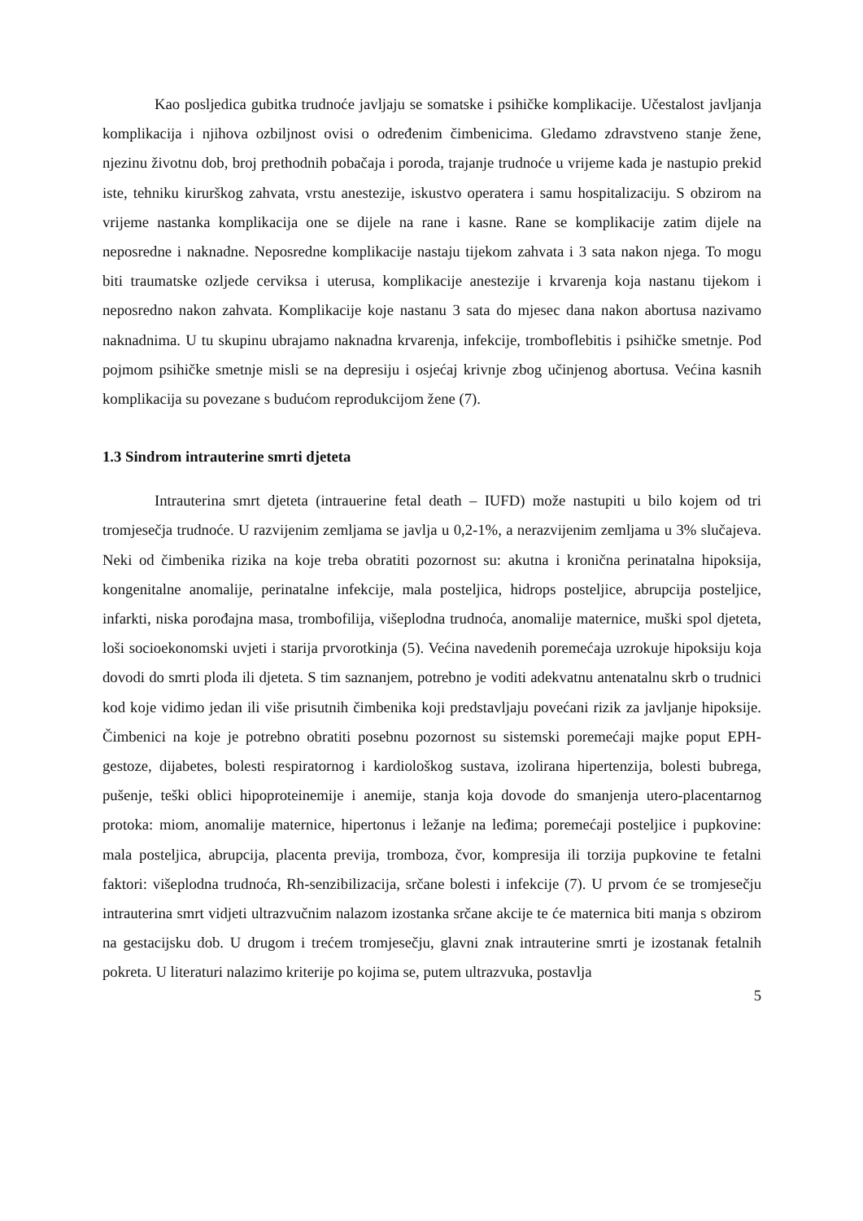Kao posljedica gubitka trudnoće javljaju se somatske i psihičke komplikacije. Učestalost javljanja komplikacija i njihova ozbiljnost ovisi o određenim čimbenicima. Gledamo zdravstveno stanje žene, njezinu životnu dob, broj prethodnih pobačaja i poroda, trajanje trudnoće u vrijeme kada je nastupio prekid iste, tehniku kirurškog zahvata, vrstu anestezije, iskustvo operatera i samu hospitalizaciju. S obzirom na vrijeme nastanka komplikacija one se dijele na rane i kasne. Rane se komplikacije zatim dijele na neposredne i naknadne. Neposredne komplikacije nastaju tijekom zahvata i 3 sata nakon njega. To mogu biti traumatske ozljede cerviksa i uterusa, komplikacije anestezije i krvarenja koja nastanu tijekom i neposredno nakon zahvata. Komplikacije koje nastanu 3 sata do mjesec dana nakon abortusa nazivamo naknadnima. U tu skupinu ubrajamo naknadna krvarenja, infekcije, tromboflebitis i psihičke smetnje. Pod pojmom psihičke smetnje misli se na depresiju i osjećaj krivnje zbog učinjenog abortusa. Većina kasnih komplikacija su povezane s budućom reprodukcijom žene (7).
1.3 Sindrom intrauterine smrti djeteta
Intrauterina smrt djeteta (intrauerine fetal death – IUFD) može nastupiti u bilo kojem od tri tromjesečja trudnoće. U razvijenim zemljama se javlja u 0,2-1%, a nerazvijenim zemljama u 3% slučajeva. Neki od čimbenika rizika na koje treba obratiti pozornost su: akutna i kronična perinatalna hipoksija, kongenitalne anomalije, perinatalne infekcije, mala posteljica, hidrops posteljice, abrupcija posteljice, infarkti, niska porođajna masa, trombofilija, višeplodna trudnoća, anomalije maternice, muški spol djeteta, loši socioekonomski uvjeti i starija prvorotkinja (5). Većina navedenih poremećaja uzrokuje hipoksiju koja dovodi do smrti ploda ili djeteta. S tim saznanjem, potrebno je voditi adekvatnu antenatalnu skrb o trudnici kod koje vidimo jedan ili više prisutnih čimbenika koji predstavljaju povećani rizik za javljanje hipoksije. Čimbenici na koje je potrebno obratiti posebnu pozornost su sistemski poremećaji majke poput EPH-gestoze, dijabetes, bolesti respiratornog i kardiološkog sustava, izolirana hipertenzija, bolesti bubrega, pušenje, teški oblici hipoproteinemije i anemije, stanja koja dovode do smanjenja utero-placentarnog protoka: miom, anomalije maternice, hipertonus i ležanje na leđima; poremećaji posteljice i pupkovine: mala posteljica, abrupcija, placenta previja, tromboza, čvor, kompresija ili torzija pupkovine te fetalni faktori: višeplodna trudnoća, Rh-senzibilizacija, srčane bolesti i infekcije (7). U prvom će se tromjesečju intrauterina smrt vidjeti ultrazvučnim nalazom izostanka srčane akcije te će maternica biti manja s obzirom na gestacijsku dob. U drugom i trećem tromjesečju, glavni znak intrauterine smrti je izostanak fetalnih pokreta. U literaturi nalazimo kriterije po kojima se, putem ultrazvuka, postavlja
5